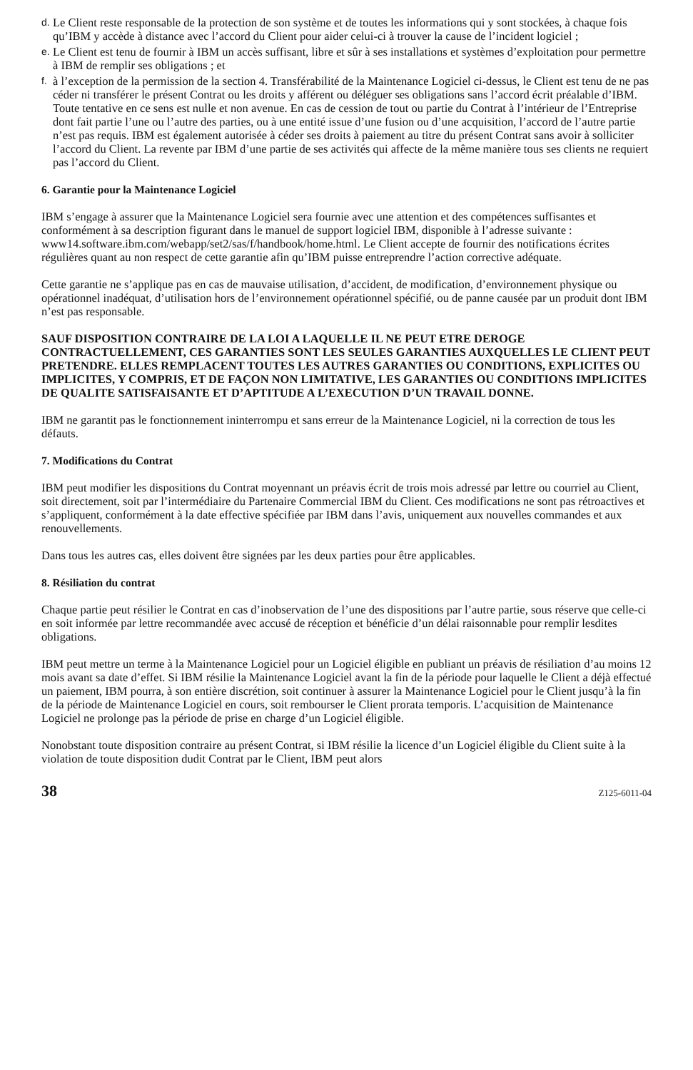d. Le Client reste responsable de la protection de son système et de toutes les informations qui y sont stockées, à chaque fois qu’IBM y accède à distance avec l’accord du Client pour aider celui-ci à trouver la cause de l’incident logiciel ;
e. Le Client est tenu de fournir à IBM un accès suffisant, libre et sûr à ses installations et systèmes d’exploitation pour permettre à IBM de remplir ses obligations ; et
f. à l’exception de la permission de la section 4. Transférabilité de la Maintenance Logiciel ci-dessus, le Client est tenu de ne pas céder ni transférer le présent Contrat ou les droits y afférent ou déléguer ses obligations sans l’accord écrit préalable d’IBM. Toute tentative en ce sens est nulle et non avenue. En cas de cession de tout ou partie du Contrat à l’intérieur de l’Entreprise dont fait partie l’une ou l’autre des parties, ou à une entité issue d’une fusion ou d’une acquisition, l’accord de l’autre partie n’est pas requis. IBM est également autorisée à céder ses droits à paiement au titre du présent Contrat sans avoir à solliciter l’accord du Client. La revente par IBM d’une partie de ses activités qui affecte de la même manière tous ses clients ne requiert pas l’accord du Client.
6. Garantie pour la Maintenance Logiciel
IBM s’engage à assurer que la Maintenance Logiciel sera fournie avec une attention et des compétences suffisantes et conformément à sa description figurant dans le manuel de support logiciel IBM, disponible à l’adresse suivante :
www14.software.ibm.com/webapp/set2/sas/f/handbook/home.html. Le Client accepte de fournir des notifications écrites régulières quant au non respect de cette garantie afin qu’IBM puisse entreprendre l’action corrective adéquate.
Cette garantie ne s’applique pas en cas de mauvaise utilisation, d’accident, de modification, d’environnement physique ou opérationnel inadéquat, d’utilisation hors de l’environnement opérationnel spécifié, ou de panne causée par un produit dont IBM n’est pas responsable.
SAUF DISPOSITION CONTRAIRE DE LA LOI A LAQUELLE IL NE PEUT ETRE DEROGE CONTRACTUELLEMENT, CES GARANTIES SONT LES SEULES GARANTIES AUXQUELLES LE CLIENT PEUT PRETENDRE. ELLES REMPLACENT TOUTES LES AUTRES GARANTIES OU CONDITIONS, EXPLICITES OU IMPLICITES, Y COMPRIS, ET DE FAÇON NON LIMITATIVE, LES GARANTIES OU CONDITIONS IMPLICITES DE QUALITE SATISFAISANTE ET D’APTITUDE A L’EXECUTION D’UN TRAVAIL DONNE.
IBM ne garantit pas le fonctionnement ininterrompu et sans erreur de la Maintenance Logiciel, ni la correction de tous les défauts.
7. Modifications du Contrat
IBM peut modifier les dispositions du Contrat moyennant un préavis écrit de trois mois adressé par lettre ou courriel au Client, soit directement, soit par l’intermédiaire du Partenaire Commercial IBM du Client. Ces modifications ne sont pas rétroactives et s’appliquent, conformément à la date effective spécifiée par IBM dans l’avis, uniquement aux nouvelles commandes et aux renouvellements.
Dans tous les autres cas, elles doivent être signées par les deux parties pour être applicables.
8. Résiliation du contrat
Chaque partie peut résilier le Contrat en cas d’inobservation de l’une des dispositions par l’autre partie, sous réserve que celle-ci en soit informée par lettre recommandée avec accusé de réception et bénéficie d’un délai raisonnable pour remplir lesdites obligations.
IBM peut mettre un terme à la Maintenance Logiciel pour un Logiciel éligible en publiant un préavis de résiliation d’au moins 12 mois avant sa date d’effet. Si IBM résilie la Maintenance Logiciel avant la fin de la période pour laquelle le Client a déjà effectué un paiement, IBM pourra, à son entière discrétion, soit continuer à assurer la Maintenance Logiciel pour le Client jusqu’à la fin de la période de Maintenance Logiciel en cours, soit rembourser le Client prorata temporis. L’acquisition de Maintenance Logiciel ne prolonge pas la période de prise en charge d’un Logiciel éligible.
Nonobstant toute disposition contraire au présent Contrat, si IBM résilie la licence d’un Logiciel éligible du Client suite à la violation de toute disposition dudit Contrat par le Client, IBM peut alors
38 Z125-6011-04